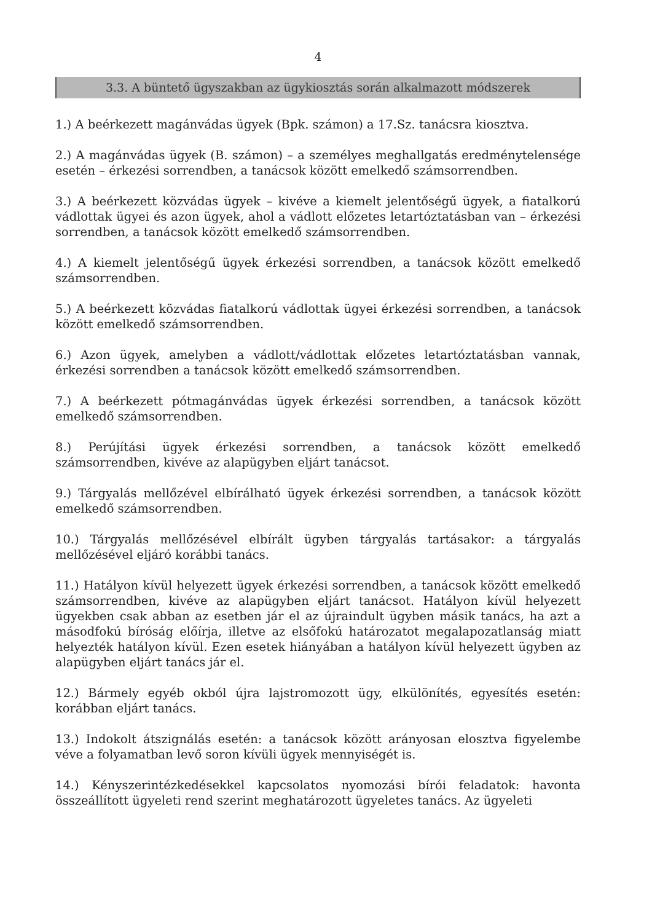4
3.3. A büntető ügyszakban az ügykiosztás során alkalmazott módszerek
1.) A beérkezett magánvádas ügyek (Bpk. számon) a 17.Sz. tanácsra kiosztva.
2.) A magánvádas ügyek (B. számon) – a személyes meghallgatás eredménytelensége esetén – érkezési sorrendben, a tanácsok között emelkedő számsorrendben.
3.) A beérkezett közvádas ügyek – kivéve a kiemelt jelentőségű ügyek, a fiatalkorú vádlottak ügyei és azon ügyek, ahol a vádlott előzetes letartóztatásban van – érkezési sorrendben, a tanácsok között emelkedő számsorrendben.
4.) A kiemelt jelentőségű ügyek érkezési sorrendben, a tanácsok között emelkedő számsorrendben.
5.) A beérkezett közvádas fiatalkorú vádlottak ügyei érkezési sorrendben, a tanácsok között emelkedő számsorrendben.
6.) Azon ügyek, amelyben a vádlott/vádlottak előzetes letartóztatásban vannak, érkezési sorrendben a tanácsok között emelkedő számsorrendben.
7.) A beérkezett pótmagánvádas ügyek érkezési sorrendben, a tanácsok között emelkedő számsorrendben.
8.) Perújítási ügyek érkezési sorrendben, a tanácsok között emelkedő számsorrendben, kivéve az alapügyben eljárt tanácsot.
9.) Tárgyalás mellőzével elbírálható ügyek érkezési sorrendben, a tanácsok között emelkedő számsorrendben.
10.) Tárgyalás mellőzésével elbírált ügyben tárgyalás tartásakor: a tárgyalás mellőzésével eljáró korábbi tanács.
11.) Hatályon kívül helyezett ügyek érkezési sorrendben, a tanácsok között emelkedő számsorrendben, kivéve az alapügyben eljárt tanácsot. Hatályon kívül helyezett ügyekben csak abban az esetben jár el az újraindult ügyben másik tanács, ha azt a másodfokú bíróság előírja, illetve az elsőfokú határozatot megalapozatlanság miatt helyezték hatályon kívül. Ezen esetek hiányában a hatályon kívül helyezett ügyben az alapügyben eljárt tanács jár el.
12.) Bármely egyéb okból újra lajstromozott ügy, elkülönítés, egyesítés esetén: korábban eljárt tanács.
13.) Indokolt átszignálás esetén: a tanácsok között arányosan elosztva figyelembe véve a folyamatban levő soron kívüli ügyek mennyiségét is.
14.) Kényszerintézkedésekkel kapcsolatos nyomozási bírói feladatok: havonta összeállított ügyeleti rend szerint meghatározott ügyeletes tanács. Az ügyeleti